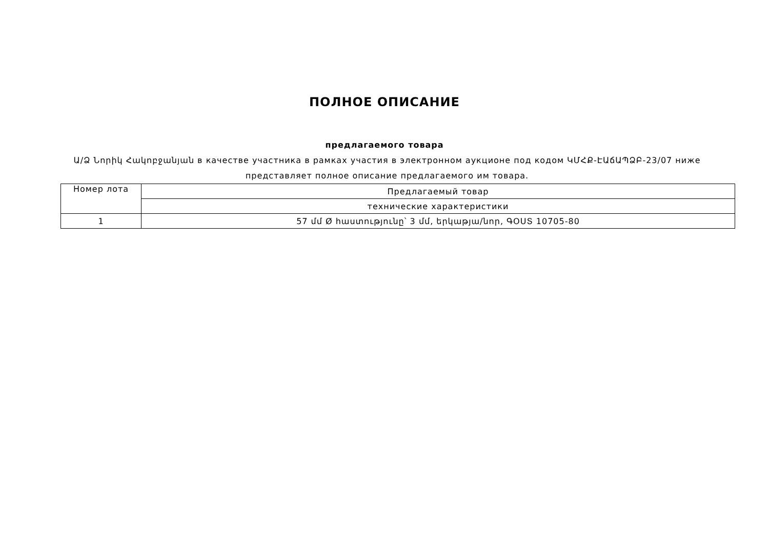ПОЛНОЕ ОПИСАНИЕ
предлагаемого товара
Ա/Ձ Նորիկ Հակոբջանյան в качестве участника в рамках участия в электронном аукционе под кодом ԿՄՀՔ-ԷԱճԱՊՁԲ-23/07 ниже представляет полное описание предлагаемого им товара.
| Номер лота | Предлагаемый товар |
| | технические характеристики |
| 1 | 57 մմ Ø հաստությունը՝ 3 մմ, երկաթյա/նոր, ԳՕՍՏ 10705-80 |